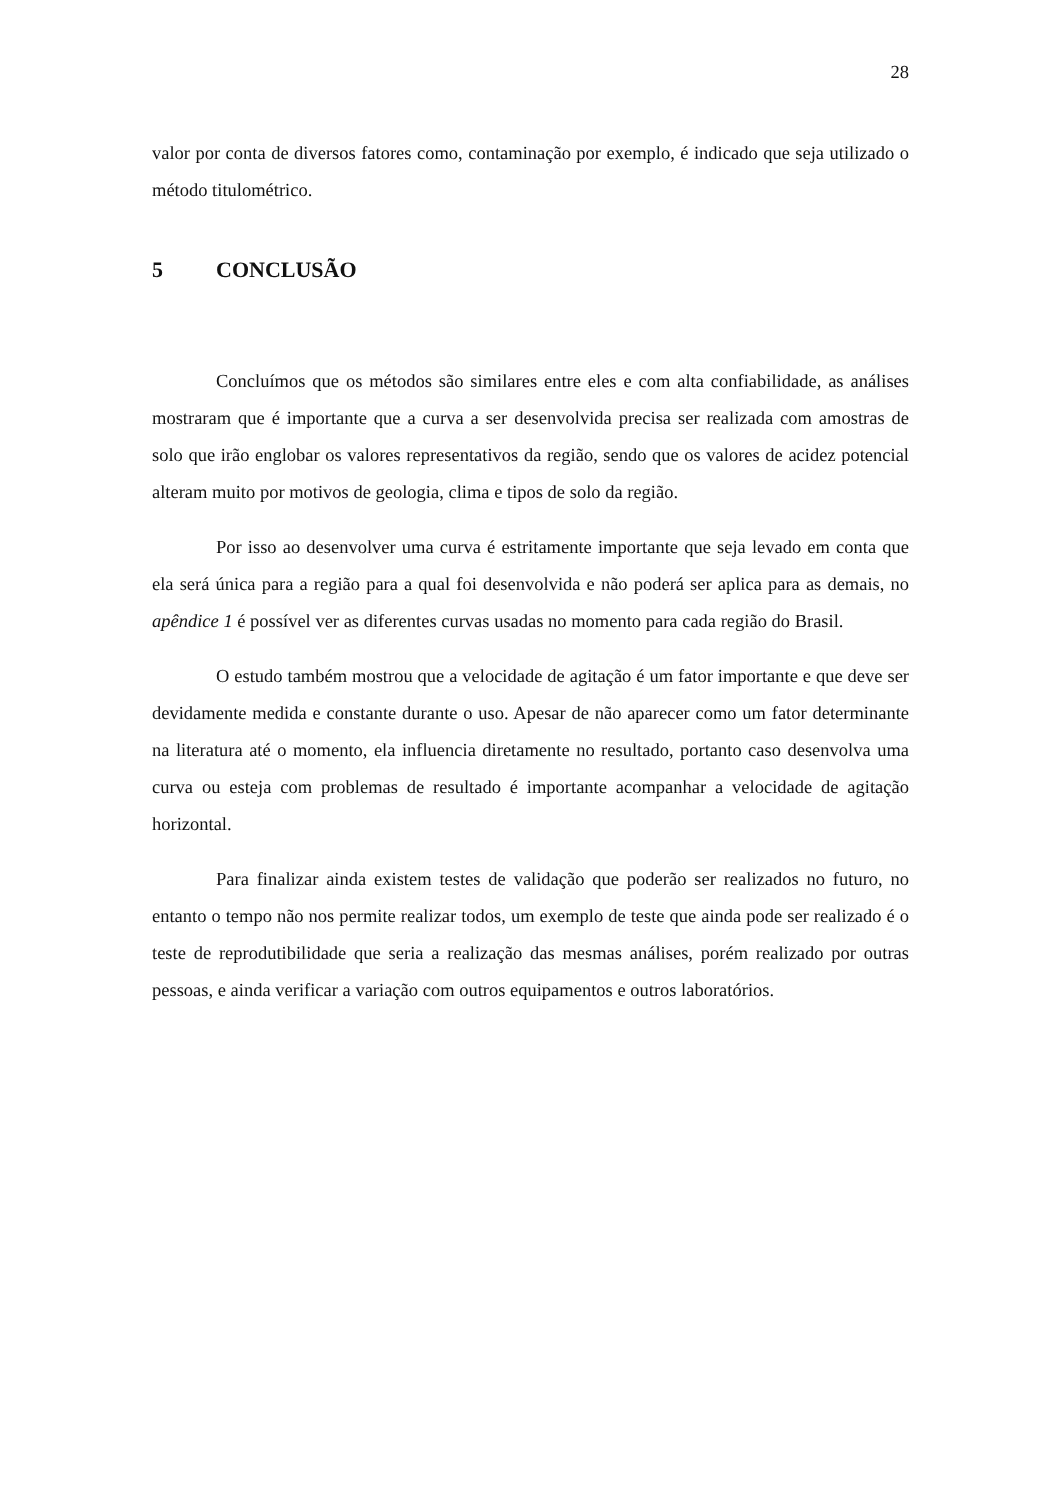28
valor por conta de diversos fatores como, contaminação por exemplo, é indicado que seja utilizado o método titulométrico.
5 CONCLUSÃO
Concluímos que os métodos são similares entre eles e com alta confiabilidade, as análises mostraram que é importante que a curva a ser desenvolvida precisa ser realizada com amostras de solo que irão englobar os valores representativos da região, sendo que os valores de acidez potencial alteram muito por motivos de geologia, clima e tipos de solo da região.
Por isso ao desenvolver uma curva é estritamente importante que seja levado em conta que ela será única para a região para a qual foi desenvolvida e não poderá ser aplica para as demais, no apêndice 1 é possível ver as diferentes curvas usadas no momento para cada região do Brasil.
O estudo também mostrou que a velocidade de agitação é um fator importante e que deve ser devidamente medida e constante durante o uso. Apesar de não aparecer como um fator determinante na literatura até o momento, ela influencia diretamente no resultado, portanto caso desenvolva uma curva ou esteja com problemas de resultado é importante acompanhar a velocidade de agitação horizontal.
Para finalizar ainda existem testes de validação que poderão ser realizados no futuro, no entanto o tempo não nos permite realizar todos, um exemplo de teste que ainda pode ser realizado é o teste de reprodutibilidade que seria a realização das mesmas análises, porém realizado por outras pessoas, e ainda verificar a variação com outros equipamentos e outros laboratórios.